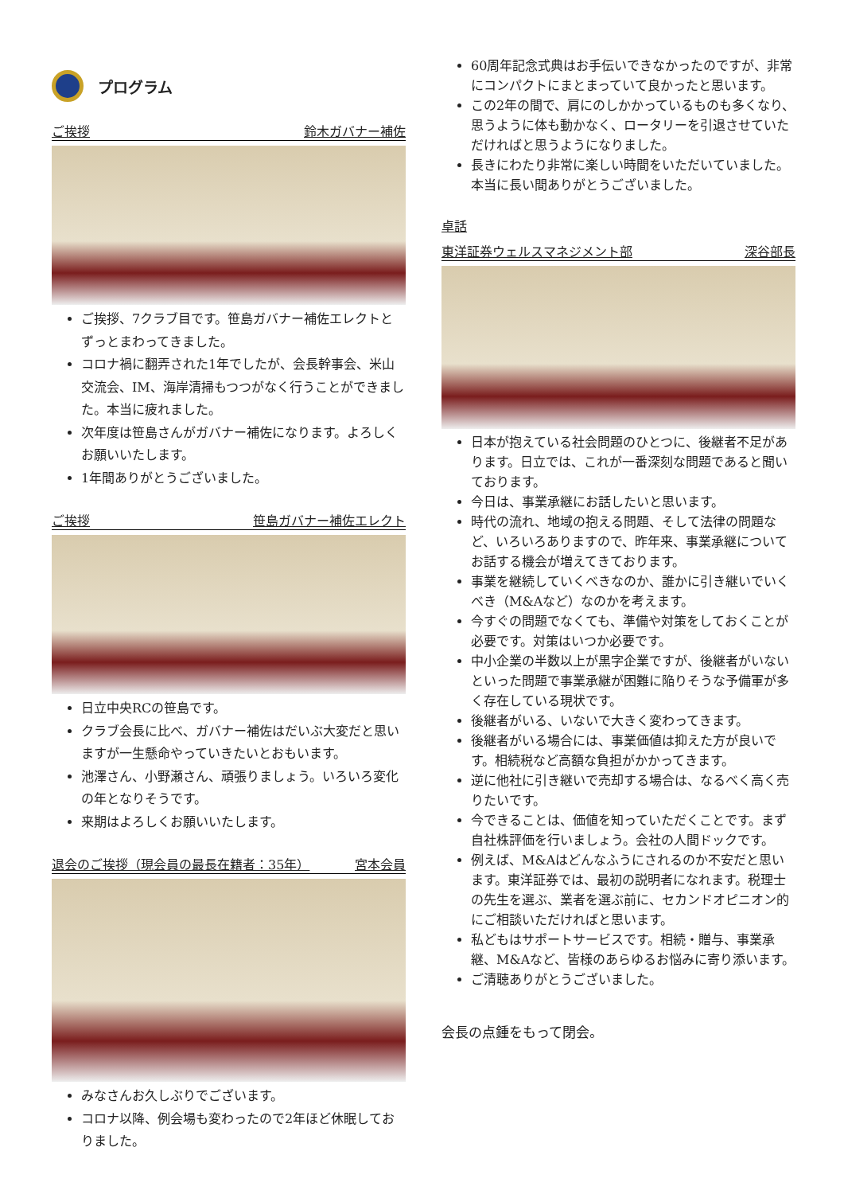プログラム
ご挨拶 鈴木ガバナー補佐
ご挨拶、7クラブ目です。笹島ガバナー補佐エレクトとずっとまわってきました。
コロナ禍に翻弄された1年でしたが、会長幹事会、米山交流会、IM、海岸清掃もつつがなく行うことができました。本当に疲れました。
次年度は笹島さんがガバナー補佐になります。よろしくお願いいたします。
1年間ありがとうございました。
ご挨拶 笹島ガバナー補佐エレクト
日立中央RCの笹島です。
クラブ会長に比べ、ガバナー補佐はだいぶ大変だと思いますが一生懸命やっていきたいとおもいます。
池澤さん、小野瀬さん、頑張りましょう。いろいろ変化の年となりそうです。
来期はよろしくお願いいたします。
退会のご挨拶（現会員の最長在籍者：35年） 宮本会員
みなさんお久しぶりでございます。
コロナ以降、例会場も変わったので2年ほど休眠しておりました。
60周年記念式典はお手伝いできなかったのですが、非常にコンパクトにまとまっていて良かったと思います。
この2年の間で、肩にのしかかっているものも多くなり、思うように体も動かなく、ロータリーを引退させていただければと思うようになりました。
長きにわたり非常に楽しい時間をいただいていました。本当に長い間ありがとうございました。
卓話
東洋証券ウェルスマネジメント部 深谷部長
日本が抱えている社会問題のひとつに、後継者不足があります。日立では、これが一番深刻な問題であると聞いております。
今日は、事業承継にお話したいと思います。
時代の流れ、地域の抱える問題、そして法律の問題など、いろいろありますので、昨年来、事業承継についてお話する機会が増えてきております。
事業を継続していくべきなのか、誰かに引き継いでいくべき（M&Aなど）なのかを考えます。
今すぐの問題でなくても、準備や対策をしておくことが必要です。対策はいつか必要です。
中小企業の半数以上が黒字企業ですが、後継者がいないといった問題で事業承継が困難に陥りそうな予備軍が多く存在している現状です。
後継者がいる、いないで大きく変わってきます。
後継者がいる場合には、事業価値は抑えた方が良いです。相続税など高額な負担がかかってきます。
逆に他社に引き継いで売却する場合は、なるべく高く売りたいです。
今できることは、価値を知っていただくことです。まず自社株評価を行いましょう。会社の人間ドックです。
例えば、M&Aはどんなふうにされるのか不安だと思います。東洋証券では、最初の説明者になれます。税理士の先生を選ぶ、業者を選ぶ前に、セカンドオピニオン的にご相談いただければと思います。
私どもはサポートサービスです。相続・贈与、事業承継、M&Aなど、皆様のあらゆるお悩みに寄り添います。
ご清聴ありがとうございました。
会長の点鍾をもって閉会。